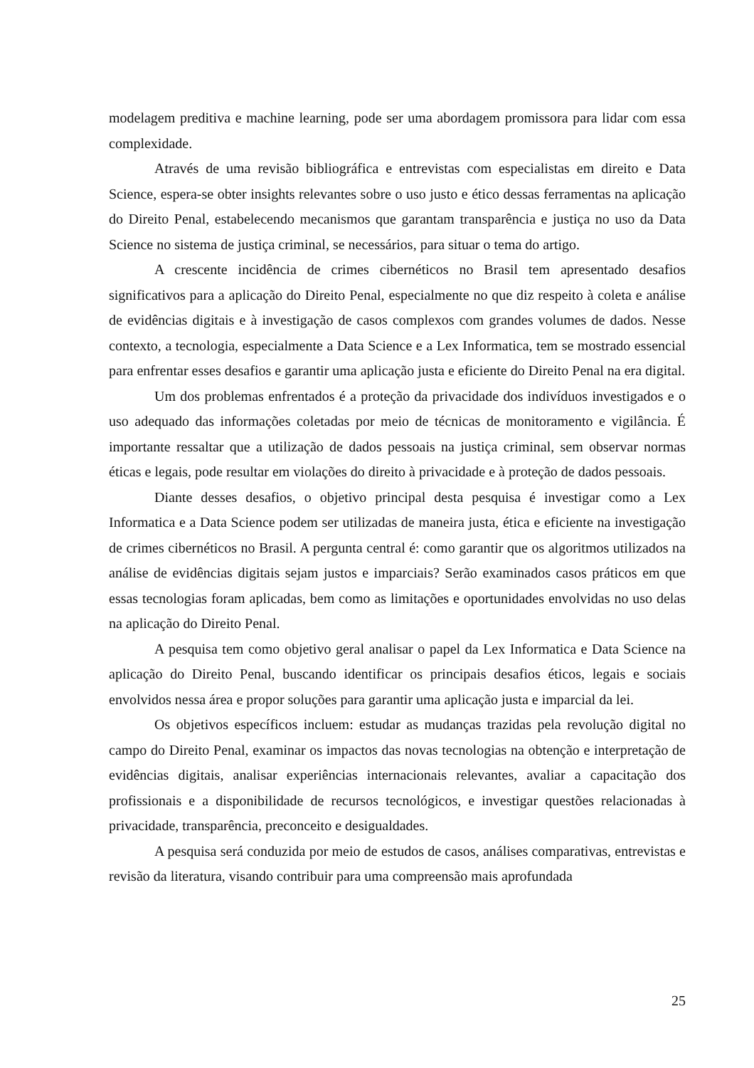modelagem preditiva e machine learning, pode ser uma abordagem promissora para lidar com essa complexidade.
Através de uma revisão bibliográfica e entrevistas com especialistas em direito e Data Science, espera-se obter insights relevantes sobre o uso justo e ético dessas ferramentas na aplicação do Direito Penal, estabelecendo mecanismos que garantam transparência e justiça no uso da Data Science no sistema de justiça criminal, se necessários, para situar o tema do artigo.
A crescente incidência de crimes cibernéticos no Brasil tem apresentado desafios significativos para a aplicação do Direito Penal, especialmente no que diz respeito à coleta e análise de evidências digitais e à investigação de casos complexos com grandes volumes de dados. Nesse contexto, a tecnologia, especialmente a Data Science e a Lex Informatica, tem se mostrado essencial para enfrentar esses desafios e garantir uma aplicação justa e eficiente do Direito Penal na era digital.
Um dos problemas enfrentados é a proteção da privacidade dos indivíduos investigados e o uso adequado das informações coletadas por meio de técnicas de monitoramento e vigilância. É importante ressaltar que a utilização de dados pessoais na justiça criminal, sem observar normas éticas e legais, pode resultar em violações do direito à privacidade e à proteção de dados pessoais.
Diante desses desafios, o objetivo principal desta pesquisa é investigar como a Lex Informatica e a Data Science podem ser utilizadas de maneira justa, ética e eficiente na investigação de crimes cibernéticos no Brasil. A pergunta central é: como garantir que os algoritmos utilizados na análise de evidências digitais sejam justos e imparciais? Serão examinados casos práticos em que essas tecnologias foram aplicadas, bem como as limitações e oportunidades envolvidas no uso delas na aplicação do Direito Penal.
A pesquisa tem como objetivo geral analisar o papel da Lex Informatica e Data Science na aplicação do Direito Penal, buscando identificar os principais desafios éticos, legais e sociais envolvidos nessa área e propor soluções para garantir uma aplicação justa e imparcial da lei.
Os objetivos específicos incluem: estudar as mudanças trazidas pela revolução digital no campo do Direito Penal, examinar os impactos das novas tecnologias na obtenção e interpretação de evidências digitais, analisar experiências internacionais relevantes, avaliar a capacitação dos profissionais e a disponibilidade de recursos tecnológicos, e investigar questões relacionadas à privacidade, transparência, preconceito e desigualdades.
A pesquisa será conduzida por meio de estudos de casos, análises comparativas, entrevistas e revisão da literatura, visando contribuir para uma compreensão mais aprofundada
25